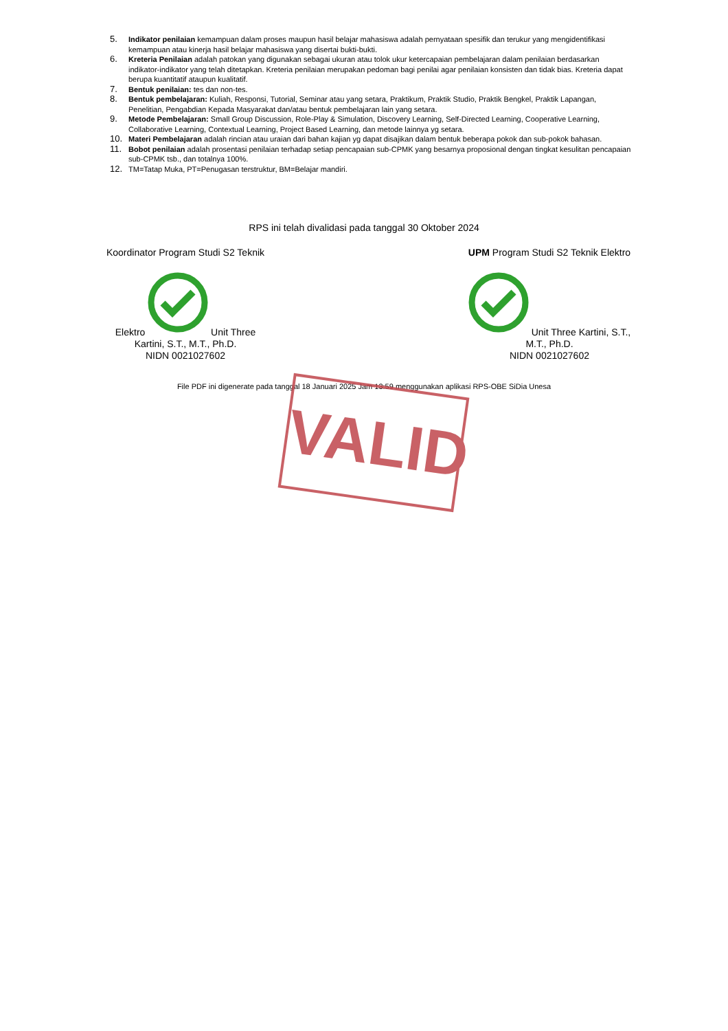5. Indikator penilaian kemampuan dalam proses maupun hasil belajar mahasiswa adalah pernyataan spesifik dan terukur yang mengidentifikasi kemampuan atau kinerja hasil belajar mahasiswa yang disertai bukti-bukti.
6. Kreteria Penilaian adalah patokan yang digunakan sebagai ukuran atau tolok ukur ketercapaian pembelajaran dalam penilaian berdasarkan indikator-indikator yang telah ditetapkan. Kreteria penilaian merupakan pedoman bagi penilai agar penilaian konsisten dan tidak bias. Kreteria dapat berupa kuantitatif ataupun kualitatif.
7. Bentuk penilaian: tes dan non-tes.
8. Bentuk pembelajaran: Kuliah, Responsi, Tutorial, Seminar atau yang setara, Praktikum, Praktik Studio, Praktik Bengkel, Praktik Lapangan, Penelitian, Pengabdian Kepada Masyarakat dan/atau bentuk pembelajaran lain yang setara.
9. Metode Pembelajaran: Small Group Discussion, Role-Play & Simulation, Discovery Learning, Self-Directed Learning, Cooperative Learning, Collaborative Learning, Contextual Learning, Project Based Learning, dan metode lainnya yg setara.
10. Materi Pembelajaran adalah rincian atau uraian dari bahan kajian yg dapat disajikan dalam bentuk beberapa pokok dan sub-pokok bahasan.
11. Bobot penilaian adalah prosentasi penilaian terhadap setiap pencapaian sub-CPMK yang besarnya proposional dengan tingkat kesulitan pencapaian sub-CPMK tsb., dan totalnya 100%.
12. TM=Tatap Muka, PT=Penugasan terstruktur, BM=Belajar mandiri.
RPS ini telah divalidasi pada tanggal 30 Oktober 2024
Koordinator Program Studi S2 Teknik Elektro Unit Three Kartini, S.T., M.T., Ph.D.
NIDN 0021027602
UPM Program Studi S2 Teknik Elektro Unit Three Kartini, S.T., M.T., Ph.D.
NIDN 0021027602
File PDF ini digenerate pada tanggal 18 Januari 2025 Jam 13:59 menggunakan aplikasi RPS-OBE SiDia Unesa
VALID